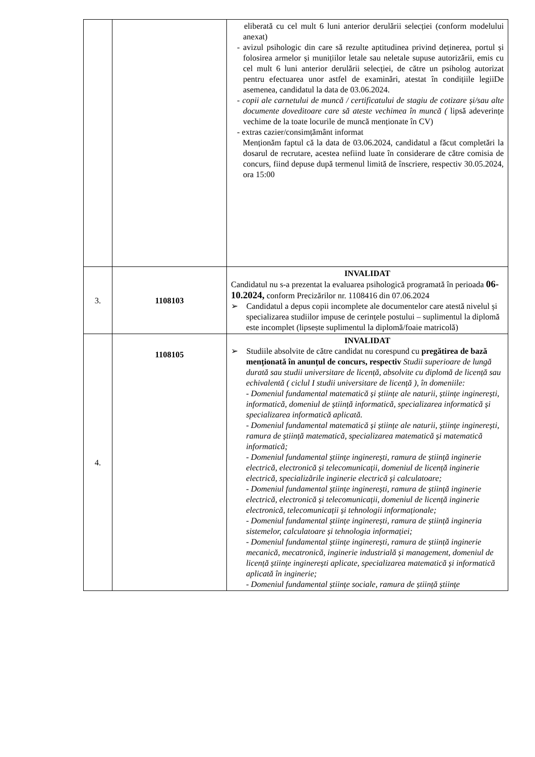| | | eliberată cu cel mult 6 luni anterior derulării selecției (conform modelului anexat) - avizul psihologic din care să rezulte aptitudinea privind deținerea, portul și folosirea armelor și munițiilor letale sau neletale supuse autorizării, emis cu cel mult 6 luni anterior derulării selecției, de către un psiholog autorizat pentru efectuarea unor astfel de examinări, atestat în condițiile legiiDe asemenea, candidatul la data de 03.06.2024. - copii ale carnetului de muncă / certificatului de stagiu de cotizare și/sau alte documente doveditoare care să ateste vechimea în muncă ( lipsă adeverințe vechime de la toate locurile de muncă menționate în CV) - extras cazier/consimțământ informat Menționăm faptul că la data de 03.06.2024, candidatul a făcut completări la dosarul de recrutare, acestea nefiind luate în considerare de către comisia de concurs, fiind depuse după termenul limită de înscriere, respectiv 30.05.2024, ora 15:00 |
| 3. | 1108103 | INVALIDAT Candidatul nu s-a prezentat la evaluarea psihologică programată în perioada 06-10.2024, conform Precizărilor nr. 1108416 din 07.06.2024 ➢ Candidatul a depus copii incomplete ale documentelor care atestă nivelul și specializarea studiilor impuse de cerințele postului – suplimentul la diplomă este incomplet (lipsește suplimentul la diplomă/foaie matricolă) |
| 4. | 1108105 | INVALIDAT ➢ Studiile absolvite de către candidat nu corespund cu pregătirea de bază menționată în anunțul de concurs, respectiv Studii superioare de lungă durată sau studii universitare de licență, absolvite cu diplomă de licență sau echivalentă ( ciclul I studii universitare de licență ), în domeniile: - Domeniul fundamental matematică și științe ale naturii, științe inginerești, informatică, domeniul de știință informatică, specializarea informatică și specializarea informatică aplicată. - Domeniul fundamental matematică și științe ale naturii, științe inginerești, ramura de știință matematică, specializarea matematică și matematică informatică; - Domeniul fundamental științe inginerești, ramura de știință inginerie electrică, electronică și telecomunicații, domeniul de licență inginerie electrică, specializările inginerie electrică și calculatoare; - Domeniul fundamental științe inginerești, ramura de știință inginerie electrică, electronică și telecomunicații, domeniul de licență inginerie electronică, telecomunicații și tehnologii informaționale; - Domeniul fundamental științe inginerești, ramura de știință ingineria sistemelor, calculatoare și tehnologia informației; - Domeniul fundamental științe inginerești, ramura de știință inginerie mecanică, mecatronică, inginerie industrială și management, domeniul de licență științe inginerești aplicate, specializarea matematică și informatică aplicată în inginerie; - Domeniul fundamental științe sociale, ramura de știință științe |